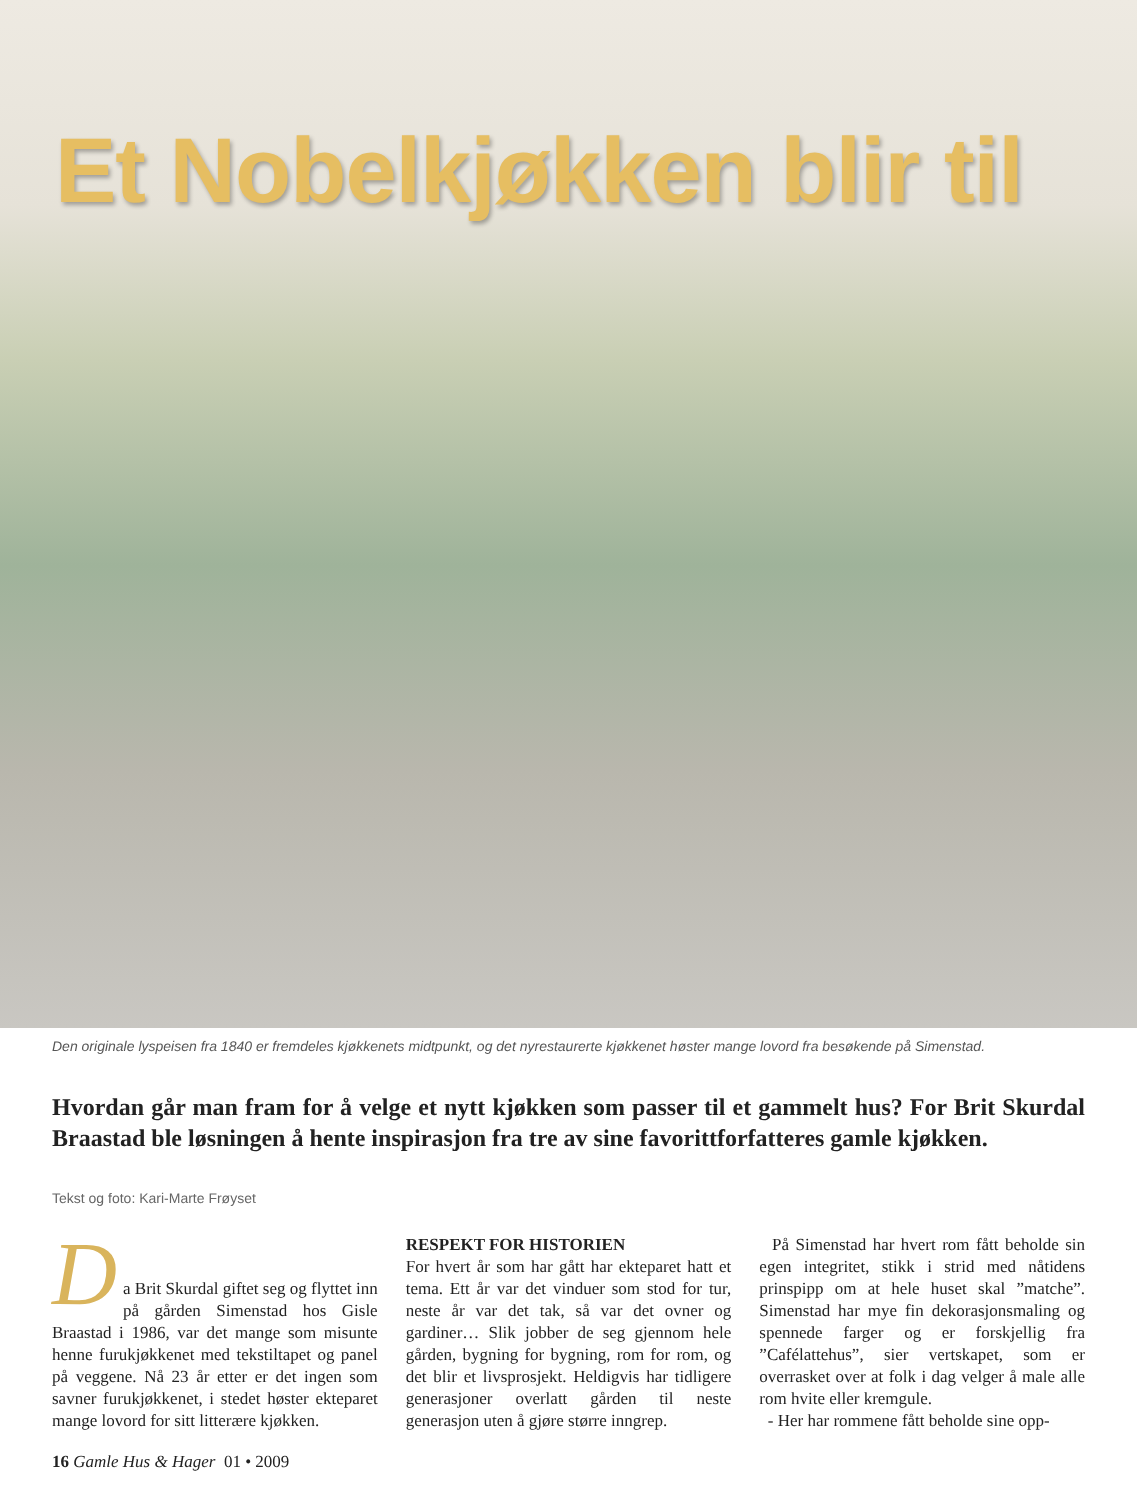Et Nobelkjøkken blir til
Den originale lyspeisen fra 1840 er fremdeles kjøkkenets midtpunkt, og det nyrestaurerte kjøkkenet høster mange lovord fra besøkende på Simenstad.
Hvordan går man fram for å velge et nytt kjøkken som passer til et gammelt hus? For Brit Skurdal Braastad ble løsningen å hente inspirasjon fra tre av sine favorittforfatteres gamle kjøkken.
Tekst og foto: Kari-Marte Frøyset
D
a Brit Skurdal giftet seg og flyttet inn på gården Simenstad hos Gisle Braastad i 1986, var det mange som misunte henne furukjøkkenet med tekstiltapet og panel på veggene. Nå 23 år etter er det ingen som savner furukjøkkenet, i stedet høster ekteparet mange lovord for sitt litterære kjøkken.
RESPEKT FOR HISTORIEN
For hvert år som har gått har ekteparet hatt et tema. Ett år var det vinduer som stod for tur, neste år var det tak, så var det ovner og gardiner… Slik jobber de seg gjennom hele gården, bygning for bygning, rom for rom, og det blir et livsprosjekt. Heldigvis har tidligere generasjoner overlatt gården til neste generasjon uten å gjøre større inngrep.
På Simenstad har hvert rom fått beholde sin egen integritet, stikk i strid med nåtidens prinspipp om at hele huset skal ”matche”. Simenstad har mye fin dekorasjonsmaling og spennede farger og er forskjellig fra ”Cafélattehus”, sier vertskapet, som er overrasket over at folk i dag velger å male alle rom hvite eller kremgule.
- Her har rommene fått beholde sine opp-
16 Gamle Hus & Hager 01 • 2009